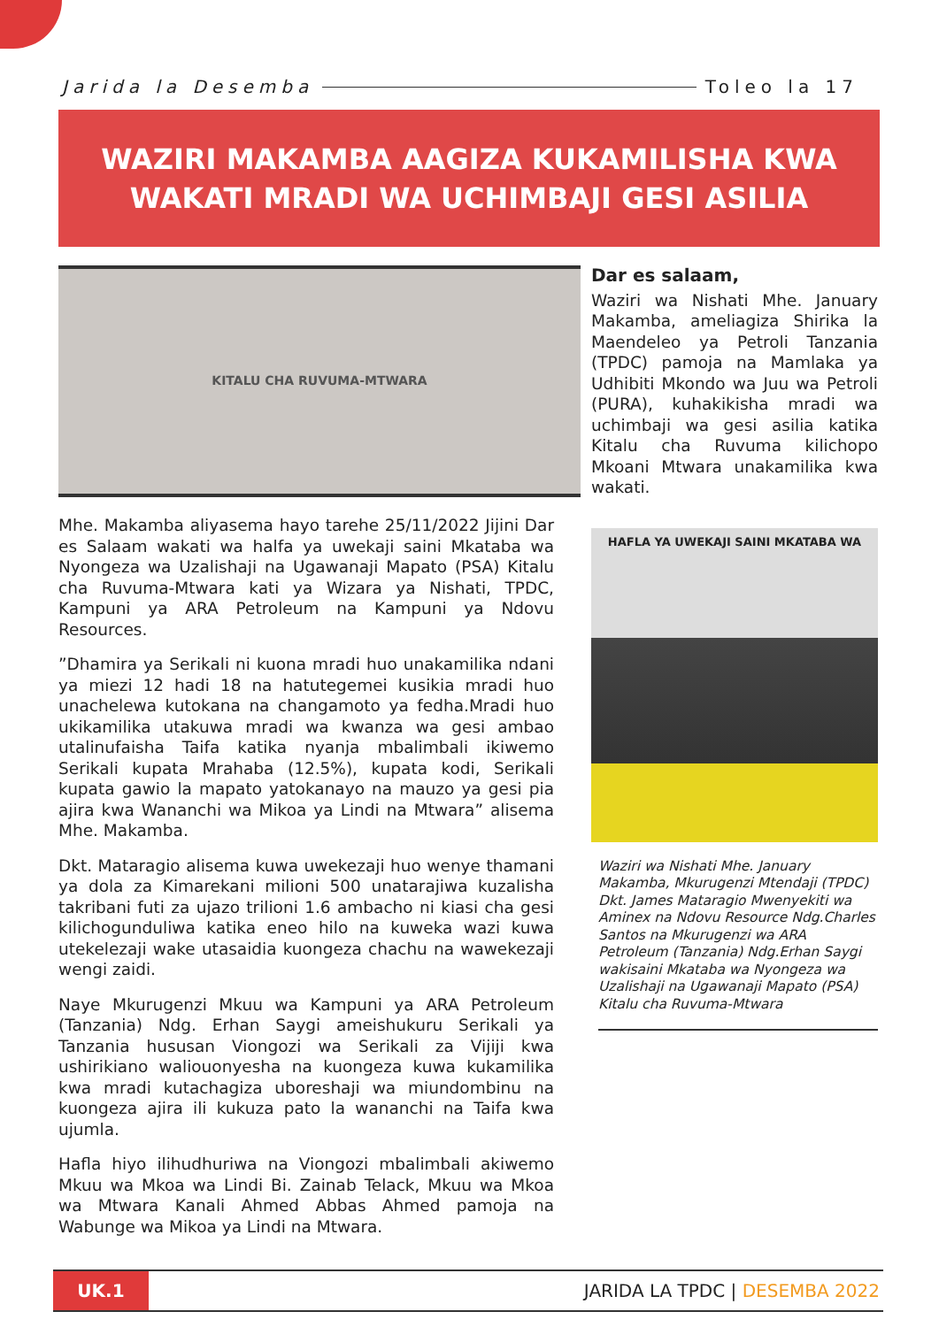Jarida la Desemba Toleo la 17
WAZIRI MAKAMBA AAGIZA KUKAMILISHA KWA
WAKATI MRADI WA UCHIMBAJI GESI ASILIA
KITALU CHA RUVUMA-MTWARA
Mhe. Makamba aliyasema hayo tarehe 25/11/2022 Jijini Dar es Salaam wakati wa halfa ya uwekaji saini Mkataba wa Nyongeza wa Uzalishaji na Ugawanaji Mapato (PSA) Kitalu cha Ruvuma-Mtwara kati ya Wizara ya Nishati, TPDC, Kampuni ya ARA Petroleum na Kampuni ya Ndovu Resources.
”Dhamira ya Serikali ni kuona mradi huo unakamilika ndani ya miezi 12 hadi 18 na hatutegemei kusikia mradi huo unachelewa kutokana na changamoto ya fedha.Mradi huo ukikamilika utakuwa mradi wa kwanza wa gesi ambao utalinufaisha Taifa katika nyanja mbalimbali ikiwemo Serikali kupata Mrahaba (12.5%), kupata kodi, Serikali kupata gawio la mapato yatokanayo na mauzo ya gesi pia ajira kwa Wananchi wa Mikoa ya Lindi na Mtwara” alisema Mhe. Makamba.
Dkt. Mataragio alisema kuwa uwekezaji huo wenye thamani ya dola za Kimarekani milioni 500 unatarajiwa kuzalisha takribani futi za ujazo trilioni 1.6 ambacho ni kiasi cha gesi kilichogunduliwa katika eneo hilo na kuweka wazi kuwa utekelezaji wake utasaidia kuongeza chachu na wawekezaji wengi zaidi.
Naye Mkurugenzi Mkuu wa Kampuni ya ARA Petroleum (Tanzania) Ndg. Erhan Saygi ameishukuru Serikali ya Tanzania hususan Viongozi wa Serikali za Vijiji kwa ushirikiano waliouonyesha na kuongeza kuwa kukamilika kwa mradi kutachagiza uboreshaji wa miundombinu na kuongeza ajira ili kukuza pato la wananchi na Taifa kwa ujumla.
Hafla hiyo ilihudhuriwa na Viongozi mbalimbali akiwemo Mkuu wa Mkoa wa Lindi Bi. Zainab Telack, Mkuu wa Mkoa wa Mtwara Kanali Ahmed Abbas Ahmed pamoja na Wabunge wa Mikoa ya Lindi na Mtwara.
Dar es salaam,
Waziri wa Nishati Mhe. January Makamba, ameliagiza Shirika la Maendeleo ya Petroli Tanzania (TPDC) pamoja na Mamlaka ya Udhibiti Mkondo wa Juu wa Petroli (PURA), kuhakikisha mradi wa uchimbaji wa gesi asilia katika Kitalu cha Ruvuma kilichopo Mkoani Mtwara unakamilika kwa wakati.
HAFLA YA UWEKAJI SAINI MKATABA WA
Waziri wa Nishati Mhe. January Makamba, Mkurugenzi Mtendaji (TPDC) Dkt. James Mataragio Mwenyekiti wa Aminex na Ndovu Resource Ndg.Charles Santos na Mkurugenzi wa ARA Petroleum (Tanzania) Ndg.Erhan Saygi wakisaini Mkataba wa Nyongeza wa Uzalishaji na Ugawanaji Mapato (PSA) Kitalu cha Ruvuma-Mtwara
UK.1
JARIDA LA TPDC | DESEMBA 2022